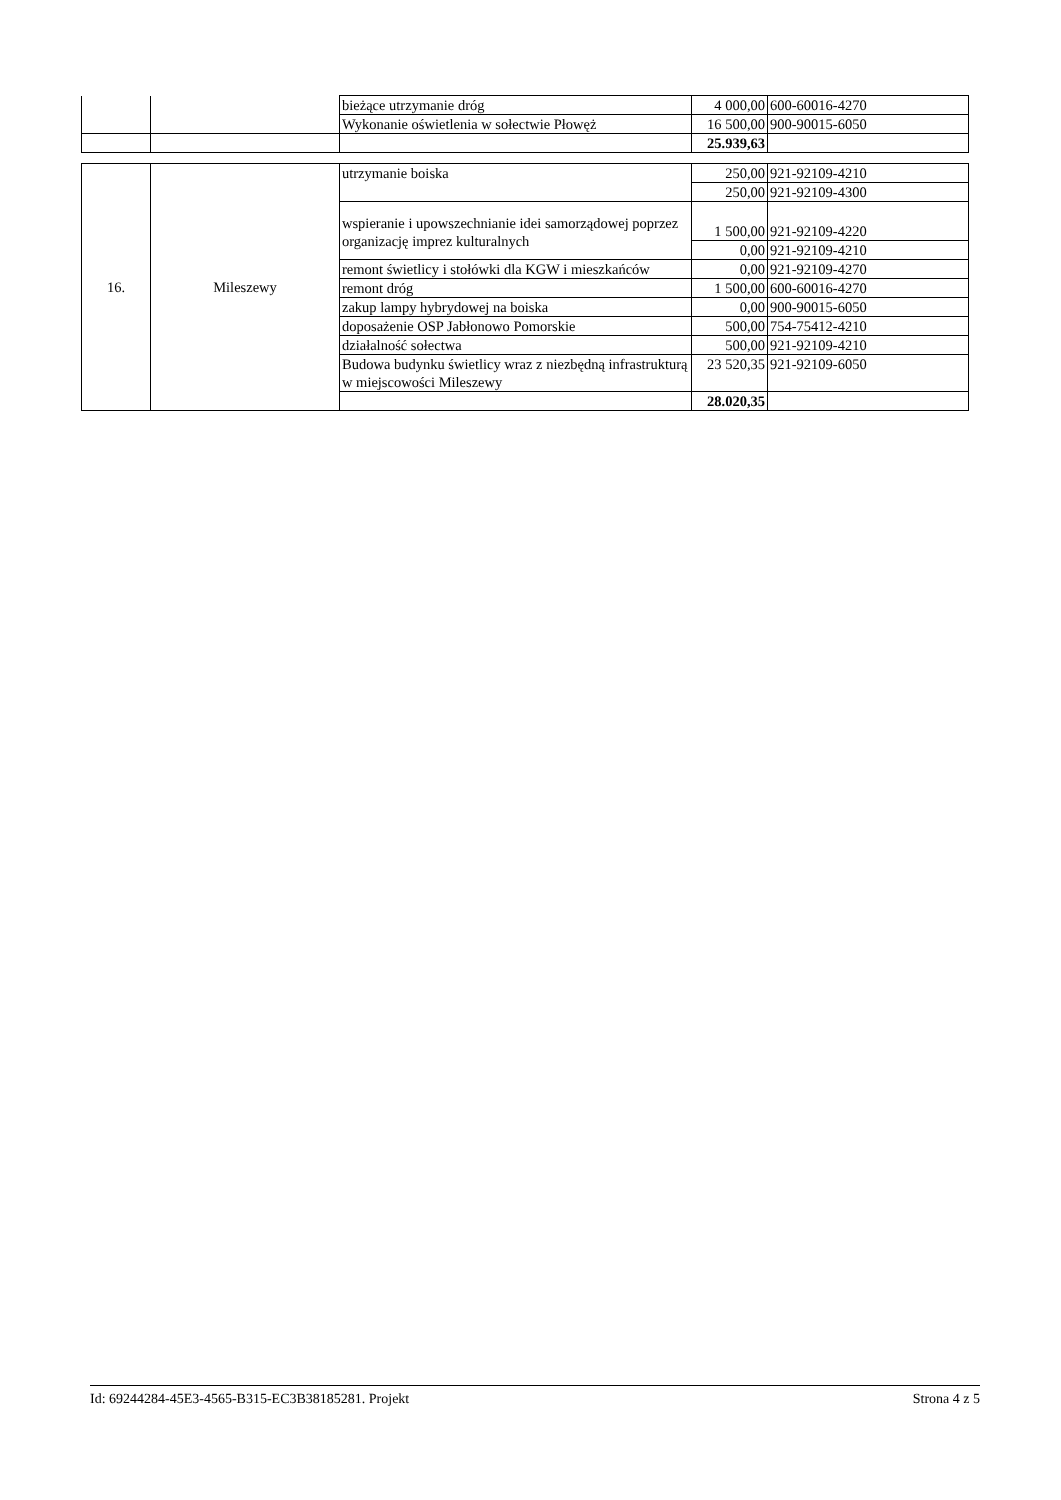| | | bieżące utrzymanie dróg | 4 000,00 | 600-60016-4270 |
| | | Wykonanie oświetlenia w sołectwie Płowęż | 16 500,00 | 900-90015-6050 |
| | | | 25.939,63 | |
| 16. | Mileszewy | utrzymanie boiska | 250,00 | 921-92109-4210 |
| | | | 250,00 | 921-92109-4300 |
| | | wspieranie i upowszechnianie idei samorządowej poprzez organizację imprez kulturalnych | 1 500,00 | 921-92109-4220 |
| | | | 0,00 | 921-92109-4210 |
| | | remont świetlicy i stołówki dla KGW i mieszkańców | 0,00 | 921-92109-4270 |
| | | remont dróg | 1 500,00 | 600-60016-4270 |
| | | zakup lampy hybrydowej na boiska | 0,00 | 900-90015-6050 |
| | | doposażenie OSP Jabłonowo Pomorskie | 500,00 | 754-75412-4210 |
| | | działalność sołectwa | 500,00 | 921-92109-4210 |
| | | Budowa budynku świetlicy wraz z niezbędną infrastrukturą w miejscowości Mileszewy | 23 520,35 | 921-92109-6050 |
| | | | 28.020,35 | |
Id: 69244284-45E3-4565-B315-EC3B38185281. Projekt Strona 4 z 5